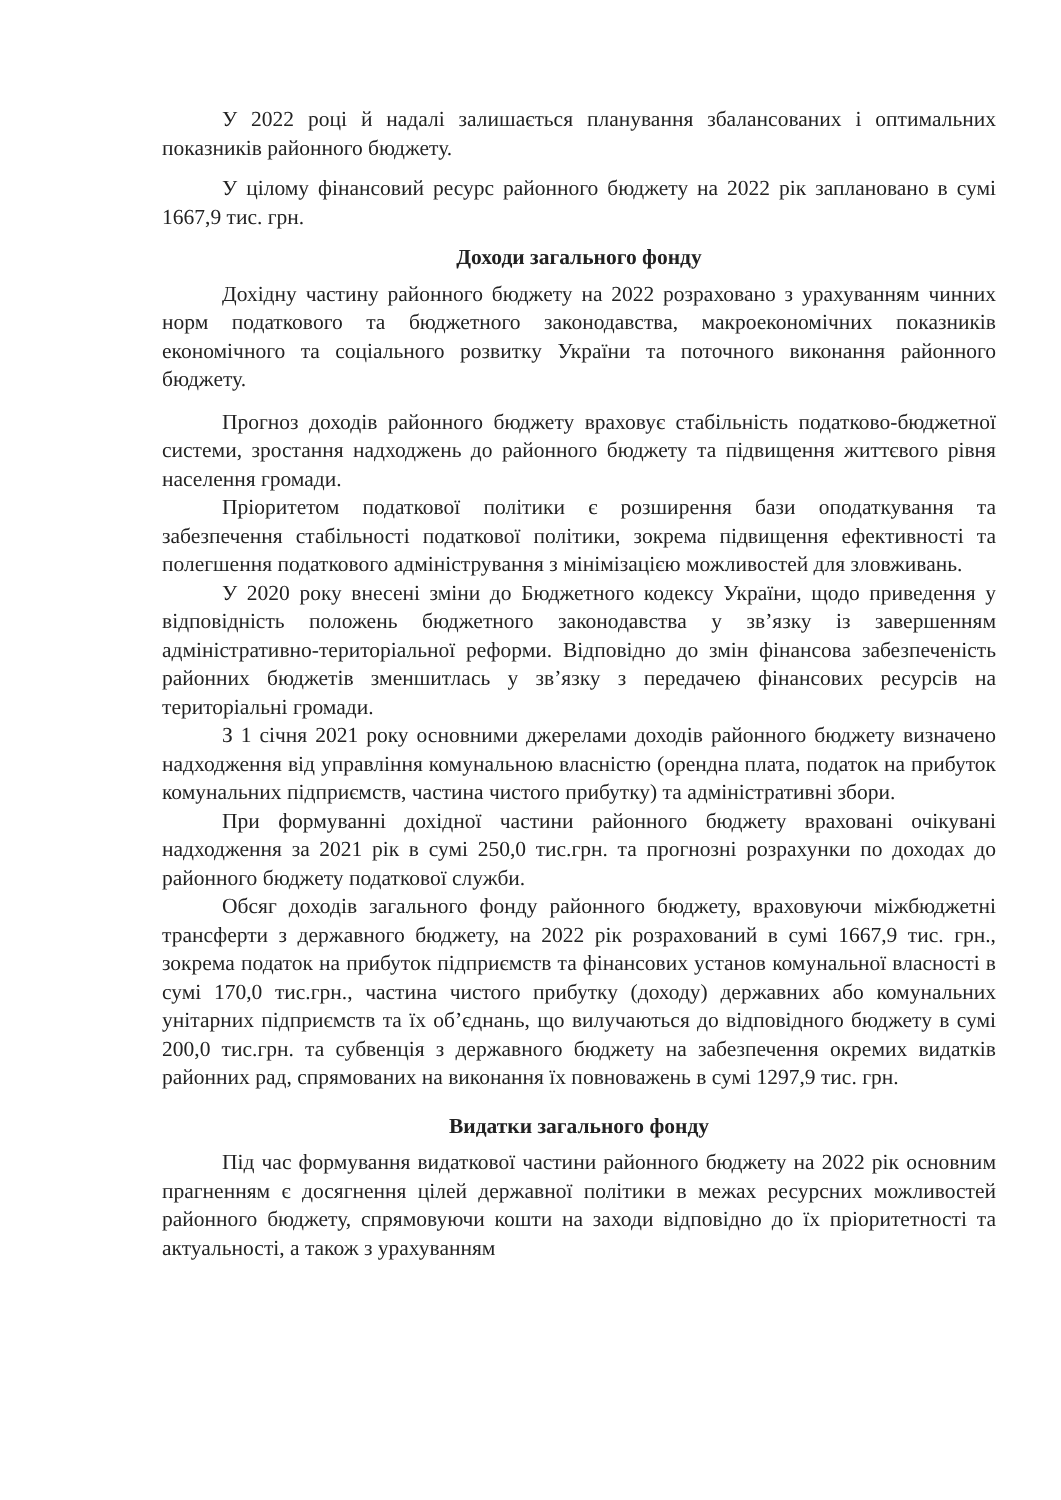У 2022 році й надалі залишається планування збалансованих і оптимальних показників районного бюджету.
У цілому фінансовий ресурс районного бюджету на 2022 рік заплановано в сумі 1667,9 тис. грн.
Доходи загального фонду
Дохідну частину районного бюджету на 2022 розраховано з урахуванням чинних норм податкового та бюджетного законодавства, макроекономічних показників економічного та соціального розвитку України та поточного виконання районного бюджету.
Прогноз доходів районного бюджету враховує стабільність податково-бюджетної системи, зростання надходжень до районного бюджету та підвищення життєвого рівня населення громади.
Пріоритетом податкової політики є розширення бази оподаткування та забезпечення стабільності податкової політики, зокрема підвищення ефективності та полегшення податкового адміністрування з мінімізацією можливостей для зловживань.
У 2020 року внесені зміни до Бюджетного кодексу України, щодо приведення у відповідність положень бюджетного законодавства у зв’язку із завершенням адміністративно-територіальної реформи. Відповідно до змін фінансова забезпеченість районних бюджетів зменшитлась у зв’язку з передачею фінансових ресурсів на територіальні громади.
З 1 січня 2021 року основними джерелами доходів районного бюджету визначено надходження від управління комунальною власністю (орендна плата, податок на прибуток комунальних підприємств, частина чистого прибутку) та адміністративні збори.
При формуванні дохідної частини районного бюджету враховані очікувані надходження за 2021 рік в сумі 250,0 тис.грн. та прогнозні розрахунки по доходах до районного бюджету податкової служби.
Обсяг доходів загального фонду районного бюджету, враховуючи міжбюджетні трансферти з державного бюджету, на 2022 рік розрахований в сумі 1667,9 тис. грн., зокрема податок на прибуток підприємств та фінансових установ комунальної власності в сумі 170,0 тис.грн., частина чистого прибутку (доходу) державних або комунальних унітарних підприємств та їх об’єднань, що вилучаються до відповідного бюджету в сумі 200,0 тис.грн. та субвенція з державного бюджету на забезпечення окремих видатків районних рад, спрямованих на виконання їх повноважень в сумі 1297,9 тис. грн.
Видатки загального фонду
Під час формування видаткової частини районного бюджету на 2022 рік основним прагненням є досягнення цілей державної політики в межах ресурсних можливостей районного бюджету, спрямовуючи кошти на заходи відповідно до їх пріоритетності та актуальності, а також з урахуванням